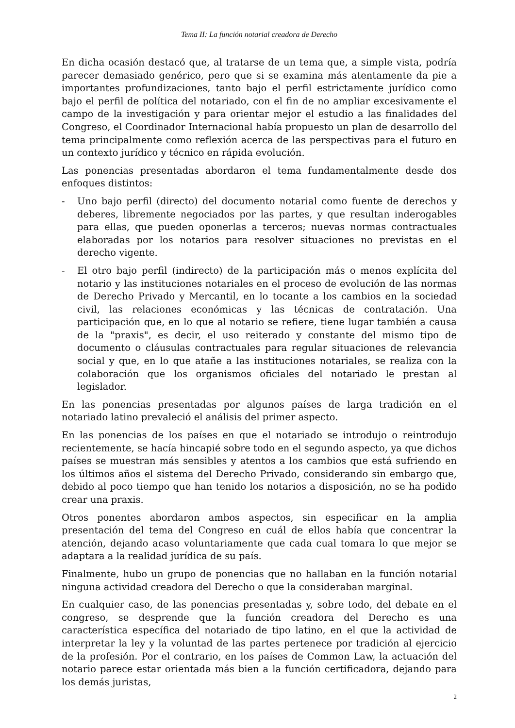Tema II: La función notarial creadora de Derecho
En dicha ocasión destacó que, al tratarse de un tema que, a simple vista, podría parecer demasiado genérico, pero que si se examina más atentamente da pie a importantes profundizaciones, tanto bajo el perfil estrictamente jurídico como bajo el perfil de política del notariado, con el fin de no ampliar excesivamente el campo de la investigación y para orientar mejor el estudio a las finalidades del Congreso, el Coordinador Internacional había propuesto un plan de desarrollo del tema principalmente como reflexión acerca de las perspectivas para el futuro en un contexto jurídico y técnico en rápida evolución.
Las ponencias presentadas abordaron el tema fundamentalmente desde dos enfoques distintos:
- Uno bajo perfil (directo) del documento notarial como fuente de derechos y deberes, libremente negociados por las partes, y que resultan inderogables para ellas, que pueden oponerlas a terceros; nuevas normas contractuales elaboradas por los notarios para resolver situaciones no previstas en el derecho vigente.
- El otro bajo perfil (indirecto) de la participación más o menos explícita del notario y las instituciones notariales en el proceso de evolución de las normas de Derecho Privado y Mercantil, en lo tocante a los cambios en la sociedad civil, las relaciones económicas y las técnicas de contratación. Una participación que, en lo que al notario se refiere, tiene lugar también a causa de la "praxis", es decir, el uso reiterado y constante del mismo tipo de documento o cláusulas contractuales para regular situaciones de relevancia social y que, en lo que atañe a las instituciones notariales, se realiza con la colaboración que los organismos oficiales del notariado le prestan al legislador.
En las ponencias presentadas por algunos países de larga tradición en el notariado latino prevaleció el análisis del primer aspecto.
En las ponencias de los países en que el notariado se introdujo o reintrodujo recientemente, se hacía hincapié sobre todo en el segundo aspecto, ya que dichos países se muestran más sensibles y atentos a los cambios que está sufriendo en los últimos años el sistema del Derecho Privado, considerando sin embargo que, debido al poco tiempo que han tenido los notarios a disposición, no se ha podido crear una praxis.
Otros ponentes abordaron ambos aspectos, sin especificar en la amplia presentación del tema del Congreso en cuál de ellos había que concentrar la atención, dejando acaso voluntariamente que cada cual tomara lo que mejor se adaptara a la realidad jurídica de su país.
Finalmente, hubo un grupo de ponencias que no hallaban en la función notarial ninguna actividad creadora del Derecho o que la consideraban marginal.
En cualquier caso, de las ponencias presentadas y, sobre todo, del debate en el congreso, se desprende que la función creadora del Derecho es una característica específica del notariado de tipo latino, en el que la actividad de interpretar la ley y la voluntad de las partes pertenece por tradición al ejercicio de la profesión. Por el contrario, en los países de Common Law, la actuación del notario parece estar orientada más bien a la función certificadora, dejando para los demás juristas,
2